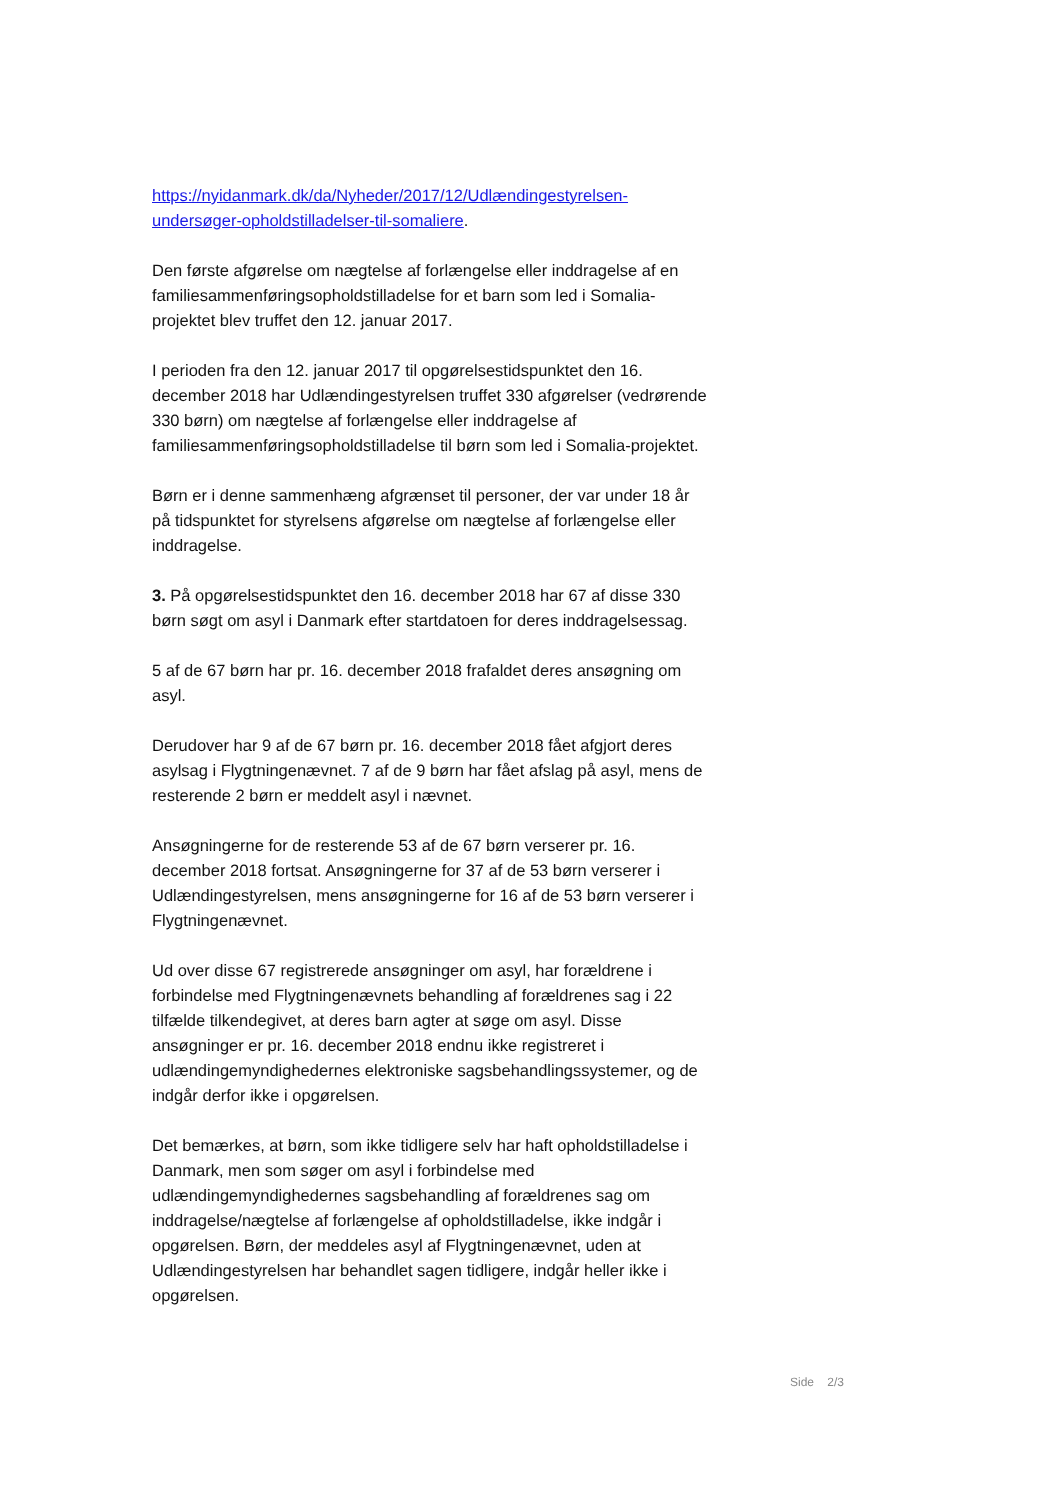https://nyidanmark.dk/da/Nyheder/2017/12/Udlændingestyrelsen-undersøger-opholdstilladelser-til-somaliere.
Den første afgørelse om nægtelse af forlængelse eller inddragelse af en familiesammenføringsopholdstilladelse for et barn som led i Somalia-projektet blev truffet den 12. januar 2017.
I perioden fra den 12. januar 2017 til opgørelsestidspunktet den 16. december 2018 har Udlændingestyrelsen truffet 330 afgørelser (vedrørende 330 børn) om nægtelse af forlængelse eller inddragelse af familiesammenføringsopholdstilladelse til børn som led i Somalia-projektet.
Børn er i denne sammenhæng afgrænset til personer, der var under 18 år på tidspunktet for styrelsens afgørelse om nægtelse af forlængelse eller inddragelse.
3. På opgørelsestidspunktet den 16. december 2018 har 67 af disse 330 børn søgt om asyl i Danmark efter startdatoen for deres inddragelsessag.
5 af de 67 børn har pr. 16. december 2018 frafaldet deres ansøgning om asyl.
Derudover har 9 af de 67 børn pr. 16. december 2018 fået afgjort deres asylsag i Flygtningenævnet. 7 af de 9 børn har fået afslag på asyl, mens de resterende 2 børn er meddelt asyl i nævnet.
Ansøgningerne for de resterende 53 af de 67 børn verserer pr. 16. december 2018 fortsat. Ansøgningerne for 37 af de 53 børn verserer i Udlændingestyrelsen, mens ansøgningerne for 16 af de 53 børn verserer i Flygtningenævnet.
Ud over disse 67 registrerede ansøgninger om asyl, har forældrene i forbindelse med Flygtningenævnets behandling af forældrenes sag i 22 tilfælde tilkendegivet, at deres barn agter at søge om asyl. Disse ansøgninger er pr. 16. december 2018 endnu ikke registreret i udlændingemyndighedernes elektroniske sagsbehandlingssystemer, og de indgår derfor ikke i opgørelsen.
Det bemærkes, at børn, som ikke tidligere selv har haft opholdstilladelse i Danmark, men som søger om asyl i forbindelse med udlændingemyndighedernes sagsbehandling af forældrenes sag om inddragelse/nægtelse af forlængelse af opholdstilladelse, ikke indgår i opgørelsen. Børn, der meddeles asyl af Flygtningenævnet, uden at Udlændingestyrelsen har behandlet sagen tidligere, indgår heller ikke i opgørelsen.
Side 2/3